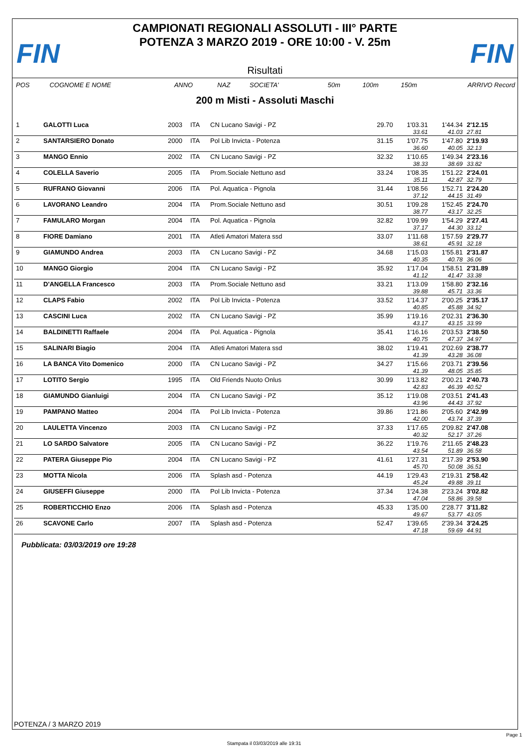FIN
CAMPIONATI REGIONALI ASSOLUTI - III° PARTE
POTENZA 3 MARZO 2019 - ORE 10:00 - V. 25m
FIN
Risultati
| POS | COGNOME E NOME | ANNO | NAZ | SOCIETA' | 50m | 100m | 150m | ARRIVO Record |
| --- | --- | --- | --- | --- | --- | --- | --- | --- |
200 m Misti - Assoluti Maschi
| 1 | GALOTTI Luca | 2003 | ITA | CN Lucano Savigi - PZ | 29.70 | 1'03.31 | 1'44.34 | 2'12.15 |
| | | | | | | 33.61 | 41.03 | 27.81 |
| 2 | SANTARSIERO Donato | 2000 | ITA | Pol Lib Invicta - Potenza | 31.15 | 1'07.75 | 1'47.80 | 2'19.93 |
| | | | | | | 36.60 | 40.05 | 32.13 |
| 3 | MANGO Ennio | 2002 | ITA | CN Lucano Savigi - PZ | 32.32 | 1'10.65 | 1'49.34 | 2'23.16 |
| | | | | | | 38.33 | 38.69 | 33.82 |
| 4 | COLELLA Saverio | 2005 | ITA | Prom.Sociale Nettuno asd | 33.24 | 1'08.35 | 1'51.22 | 2'24.01 |
| | | | | | | 35.11 | 42.87 | 32.79 |
| 5 | RUFRANO Giovanni | 2006 | ITA | Pol. Aquatica - Pignola | 31.44 | 1'08.56 | 1'52.71 | 2'24.20 |
| | | | | | | 37.12 | 44.15 | 31.49 |
| 6 | LAVORANO Leandro | 2004 | ITA | Prom.Sociale Nettuno asd | 30.51 | 1'09.28 | 1'52.45 | 2'24.70 |
| | | | | | | 38.77 | 43.17 | 32.25 |
| 7 | FAMULARO Morgan | 2004 | ITA | Pol. Aquatica - Pignola | 32.82 | 1'09.99 | 1'54.29 | 2'27.41 |
| | | | | | | 37.17 | 44.30 | 33.12 |
| 8 | FIORE Damiano | 2001 | ITA | Atleti Amatori Matera ssd | 33.07 | 1'11.68 | 1'57.59 | 2'29.77 |
| | | | | | | 38.61 | 45.91 | 32.18 |
| 9 | GIAMUNDO Andrea | 2003 | ITA | CN Lucano Savigi - PZ | 34.68 | 1'15.03 | 1'55.81 | 2'31.87 |
| | | | | | | 40.35 | 40.78 | 36.06 |
| 10 | MANGO Giorgio | 2004 | ITA | CN Lucano Savigi - PZ | 35.92 | 1'17.04 | 1'58.51 | 2'31.89 |
| | | | | | | 41.12 | 41.47 | 33.38 |
| 11 | D'ANGELLA Francesco | 2003 | ITA | Prom.Sociale Nettuno asd | 33.21 | 1'13.09 | 1'58.80 | 2'32.16 |
| | | | | | | 39.88 | 45.71 | 33.36 |
| 12 | CLAPS Fabio | 2002 | ITA | Pol Lib Invicta - Potenza | 33.52 | 1'14.37 | 2'00.25 | 2'35.17 |
| | | | | | | 40.85 | 45.88 | 34.92 |
| 13 | CASCINI Luca | 2002 | ITA | CN Lucano Savigi - PZ | 35.99 | 1'19.16 | 2'02.31 | 2'36.30 |
| | | | | | | 43.17 | 43.15 | 33.99 |
| 14 | BALDINETTI Raffaele | 2004 | ITA | Pol. Aquatica - Pignola | 35.41 | 1'16.16 | 2'03.53 | 2'38.50 |
| | | | | | | 40.75 | 47.37 | 34.97 |
| 15 | SALINARI Biagio | 2004 | ITA | Atleti Amatori Matera ssd | 38.02 | 1'19.41 | 2'02.69 | 2'38.77 |
| | | | | | | 41.39 | 43.28 | 36.08 |
| 16 | LA BANCA Vito Domenico | 2000 | ITA | CN Lucano Savigi - PZ | 34.27 | 1'15.66 | 2'03.71 | 2'39.56 |
| | | | | | | 41.39 | 48.05 | 35.85 |
| 17 | LOTITO Sergio | 1995 | ITA | Old Friends Nuoto Onlus | 30.99 | 1'13.82 | 2'00.21 | 2'40.73 |
| | | | | | | 42.83 | 46.39 | 40.52 |
| 18 | GIAMUNDO Gianluigi | 2004 | ITA | CN Lucano Savigi - PZ | 35.12 | 1'19.08 | 2'03.51 | 2'41.43 |
| | | | | | | 43.96 | 44.43 | 37.92 |
| 19 | PAMPANO Matteo | 2004 | ITA | Pol Lib Invicta - Potenza | 39.86 | 1'21.86 | 2'05.60 | 2'42.99 |
| | | | | | | 42.00 | 43.74 | 37.39 |
| 20 | LAULETTA Vincenzo | 2003 | ITA | CN Lucano Savigi - PZ | 37.33 | 1'17.65 | 2'09.82 | 2'47.08 |
| | | | | | | 40.32 | 52.17 | 37.26 |
| 21 | LO SARDO Salvatore | 2005 | ITA | CN Lucano Savigi - PZ | 36.22 | 1'19.76 | 2'11.65 | 2'48.23 |
| | | | | | | 43.54 | 51.89 | 36.58 |
| 22 | PATERA Giuseppe Pio | 2004 | ITA | CN Lucano Savigi - PZ | 41.61 | 1'27.31 | 2'17.39 | 2'53.90 |
| | | | | | | 45.70 | 50.08 | 36.51 |
| 23 | MOTTA Nicola | 2006 | ITA | Splash asd - Potenza | 44.19 | 1'29.43 | 2'19.31 | 2'58.42 |
| | | | | | | 45.24 | 49.88 | 39.11 |
| 24 | GIUSEFFI Giuseppe | 2000 | ITA | Pol Lib Invicta - Potenza | 37.34 | 1'24.38 | 2'23.24 | 3'02.82 |
| | | | | | | 47.04 | 58.86 | 39.58 |
| 25 | ROBERTICCHIO Enzo | 2006 | ITA | Splash asd - Potenza | 45.33 | 1'35.00 | 2'28.77 | 3'11.82 |
| | | | | | | 49.67 | 53.77 | 43.05 |
| 26 | SCAVONE Carlo | 2007 | ITA | Splash asd - Potenza | 52.47 | 1'39.65 | 2'39.34 | 3'24.25 |
| | | | | | | 47.18 | 59.69 | 44.91 |
Pubblicata: 03/03/2019 ore 19:28
POTENZA / 3 MARZO 2019
Page 1
Stampata il 03/03/2019 alle 19:31